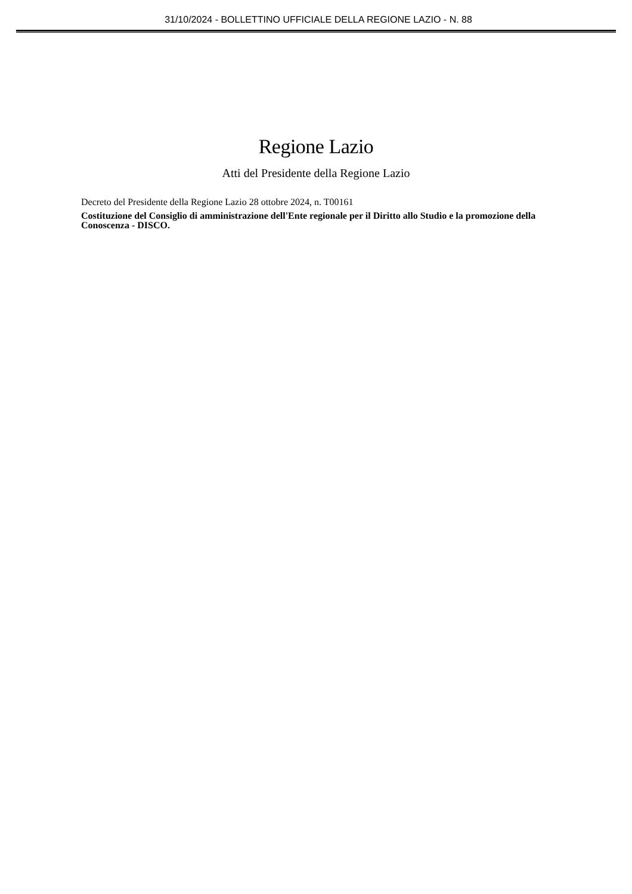31/10/2024 - BOLLETTINO UFFICIALE DELLA REGIONE LAZIO - N. 88
Regione Lazio
Atti del Presidente della Regione Lazio
Decreto del Presidente della Regione Lazio 28 ottobre 2024, n. T00161
Costituzione del Consiglio di amministrazione dell'Ente regionale per il Diritto allo Studio e la promozione della Conoscenza - DISCO.